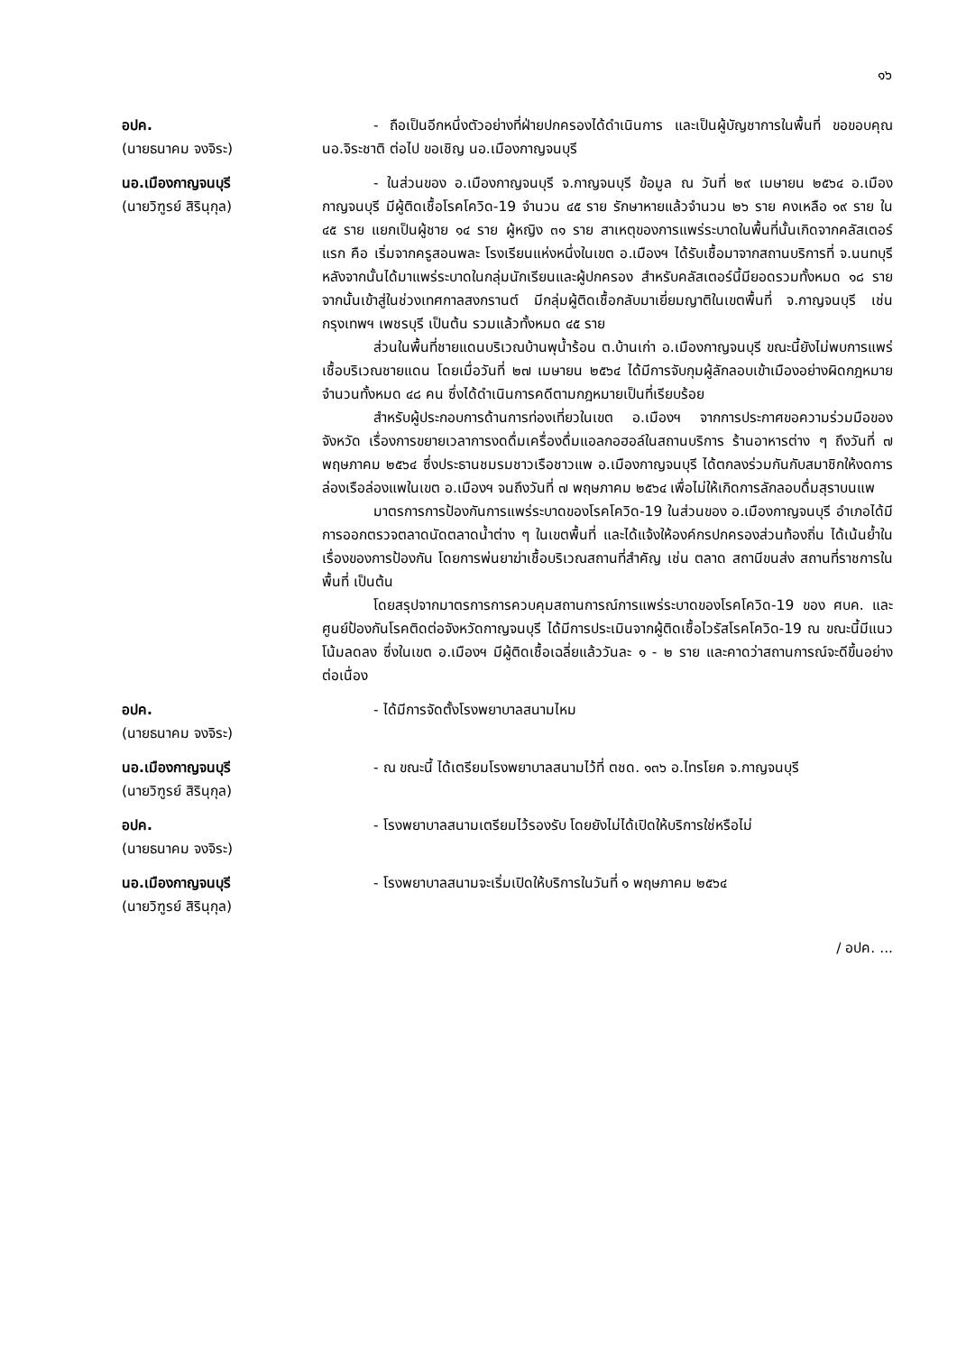๑๖
อปค.
(นายธนาคม จงจิระ)
- ถือเป็นอีกหนึ่งตัวอย่างที่ฝ่ายปกครองได้ดำเนินการ และเป็นผู้บัญชาการในพื้นที่ ขอขอบคุณ นอ.จิระชาติ ต่อไป ขอเชิญ นอ.เมืองกาญจนบุรี
นอ.เมืองกาญจนบุรี
(นายวิฑูรย์ สิรินุกุล)
- ในส่วนของ อ.เมืองกาญจนบุรี จ.กาญจนบุรี ข้อมูล ณ วันที่ ๒๙ เมษายน ๒๕๖๔ อ.เมืองกาญจนบุรี มีผู้ติดเชื้อโรคโควิด-19 จำนวน ๔๕ ราย รักษาหายแล้วจำนวน ๒๖ ราย คงเหลือ ๑๙ ราย ใน ๔๕ ราย แยกเป็นผู้ชาย ๑๔ ราย ผู้หญิง ๓๑ ราย สาเหตุของการแพร่ระบาดในพื้นที่นั้นเกิดจากคลัสเตอร์แรก คือ เริ่มจากครูสอนพละ โรงเรียนแห่งหนึ่งในเขต อ.เมืองฯ ได้รับเชื้อมาจากสถานบริการที่ จ.นนทบุรี หลังจากนั้นได้มาแพร่ระบาดในกลุ่มนักเรียนและผู้ปกครอง สำหรับคลัสเตอร์นี้มียอดรวมทั้งหมด ๑๘ ราย จากนั้นเข้าสู่ในช่วงเทศกาลสงกรานต์ มีกลุ่มผู้ติดเชื้อกลับมาเยี่ยมญาติในเขตพื้นที่ จ.กาญจนบุรี เช่น กรุงเทพฯ เพชรบุรี เป็นต้น รวมแล้วทั้งหมด ๔๕ ราย
ส่วนในพื้นที่ชายแดนบริเวณบ้านพุน้ำร้อน ต.บ้านเก่า อ.เมืองกาญจนบุรี ขณะนี้ยังไม่พบการแพร่เชื้อบริเวณชายแดน โดยเมื่อวันที่ ๒๗ เมษายน ๒๕๖๔ ได้มีการจับกุมผู้ลักลอบเข้าเมืองอย่างผิดกฎหมาย จำนวนทั้งหมด ๔๘ คน ซึ่งได้ดำเนินการคดีตามกฎหมายเป็นที่เรียบร้อย
สำหรับผู้ประกอบการด้านการท่องเที่ยวในเขต อ.เมืองฯ จากการประกาศขอความร่วมมือของจังหวัด เรื่องการขยายเวลาการงดดื่มเครื่องดื่มแอลกอฮอล์ในสถานบริการ ร้านอาหารต่าง ๆ ถึงวันที่ ๗ พฤษภาคม ๒๕๖๔ ซึ่งประธานชมรมชาวเรือชาวแพ อ.เมืองกาญจนบุรี ได้ตกลงร่วมกันกับสมาชิกให้งดการล่องเรือล่องแพในเขต อ.เมืองฯ จนถึงวันที่ ๗ พฤษภาคม ๒๕๖๔ เพื่อไม่ให้เกิดการลักลอบดื่มสุราบนแพ
มาตรการการป้องกันการแพร่ระบาดของโรคโควิด-19 ในส่วนของ อ.เมืองกาญจนบุรี อำเภอได้มีการออกตรวจตลาดนัดตลาดน้ำต่าง ๆ ในเขตพื้นที่ และได้แจ้งให้องค์กรปกครองส่วนท้องถิ่น ได้เน้นย้ำในเรื่องของการป้องกัน โดยการพ่นยาฆ่าเชื้อบริเวณสถานที่สำคัญ เช่น ตลาด สถานีขนส่ง สถานที่ราชการในพื้นที่ เป็นต้น
โดยสรุปจากมาตรการการควบคุมสถานการณ์การแพร่ระบาดของโรคโควิด-19 ของ ศบค. และศูนย์ป้องกันโรคติดต่อจังหวัดกาญจนบุรี ได้มีการประเมินจากผู้ติดเชื้อไวรัสโรคโควิด-19 ณ ขณะนี้มีแนวโน้มลดลง ซึ่งในเขต อ.เมืองฯ มีผู้ติดเชื้อเฉลี่ยแล้ววันละ ๑ - ๒ ราย และคาดว่าสถานการณ์จะดีขึ้นอย่างต่อเนื่อง
อปค.
(นายธนาคม จงจิระ)
- ได้มีการจัดตั้งโรงพยาบาลสนามไหม
นอ.เมืองกาญจนบุรี
(นายวิฑูรย์ สิรินุกุล)
- ณ ขณะนี้ ได้เตรียมโรงพยาบาลสนามไว้ที่ ตชด. ๑๓๖ อ.ไทรโยค จ.กาญจนบุรี
อปค.
(นายธนาคม จงจิระ)
- โรงพยาบาลสนามเตรียมไว้รองรับ โดยยังไม่ได้เปิดให้บริการใช่หรือไม่
นอ.เมืองกาญจนบุรี
(นายวิฑูรย์ สิรินุกุล)
- โรงพยาบาลสนามจะเริ่มเปิดให้บริการในวันที่ ๑ พฤษภาคม ๒๕๖๔
/ อปค. ...